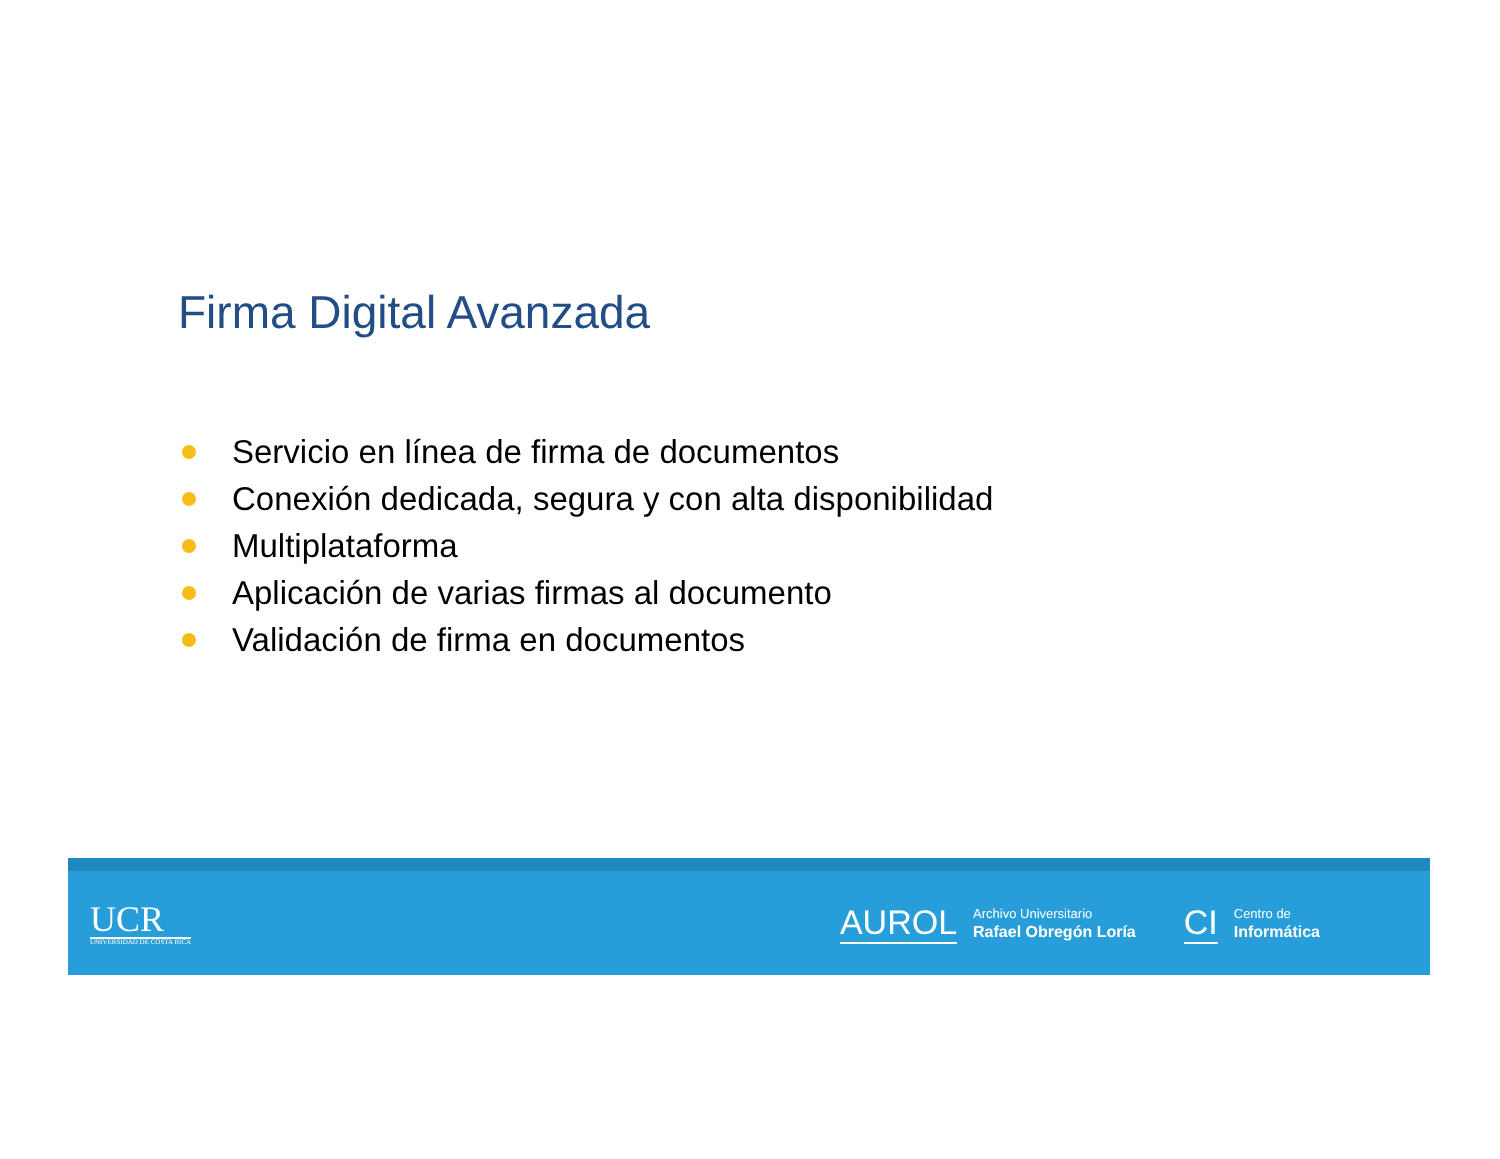Firma Digital Avanzada
Servicio en línea de firma de documentos
Conexión dedicada, segura y con alta disponibilidad
Multiplataforma
Aplicación de varias firmas al documento
Validación de firma en documentos
UCR
UNIVERSIDAD DE COSTA RICA
AUROL
Archivo Universitario
Rafael Obregón Loría
CI
Centro de
Informática